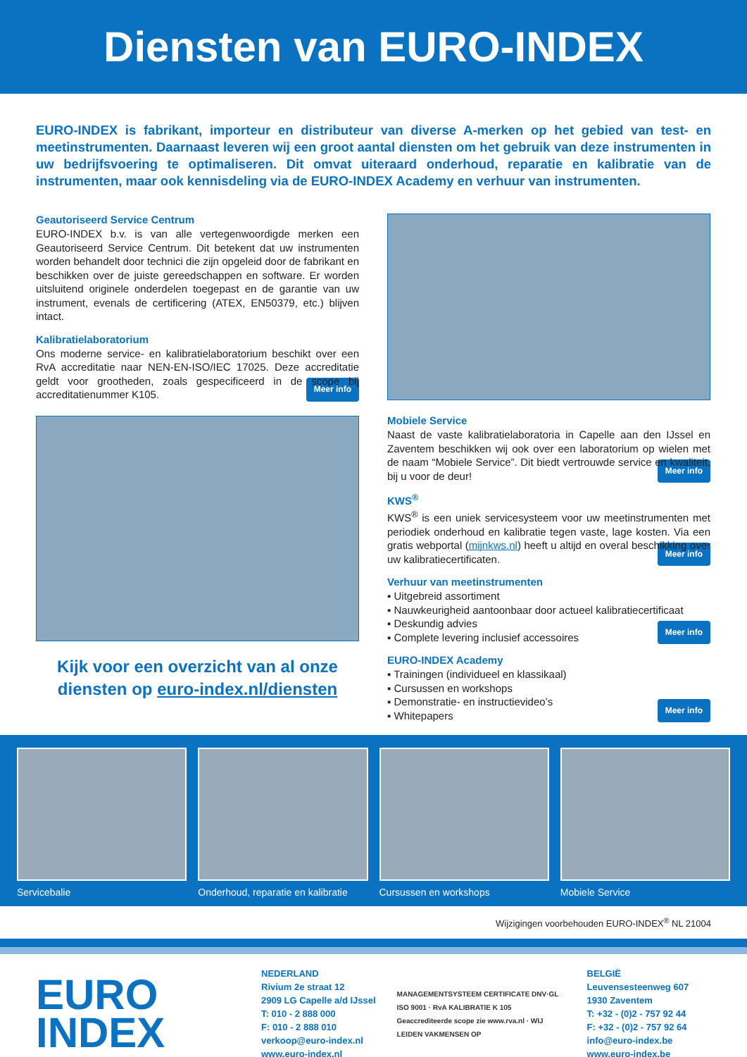Diensten van EURO-INDEX
EURO-INDEX is fabrikant, importeur en distributeur van diverse A-merken op het gebied van test- en meetinstrumenten. Daarnaast leveren wij een groot aantal diensten om het gebruik van deze instrumenten in uw bedrijfsvoering te optimaliseren. Dit omvat uiteraard onderhoud, reparatie en kalibratie van de instrumenten, maar ook kennisdeling via de EURO-INDEX Academy en verhuur van instrumenten.
Geautoriseerd Service Centrum
EURO-INDEX b.v. is van alle vertegenwoordigde merken een Geautoriseerd Service Centrum. Dit betekent dat uw instrumenten worden behandelt door technici die zijn opgeleid door de fabrikant en beschikken over de juiste gereedschappen en software. Er worden uitsluitend originele onderdelen toegepast en de garantie van uw instrument, evenals de certificering (ATEX, EN50379, etc.) blijven intact.
Kalibratielaboratorium
Ons moderne service- en kalibratielaboratorium beschikt over een RvA accreditatie naar NEN-EN-ISO/IEC 17025. Deze accreditatie geldt voor grootheden, zoals gespecificeerd in de scope bij accreditatienummer K105. Meer info
Kijk voor een overzicht van al onze
diensten op euro-index.nl/diensten
Mobiele Service
Naast de vaste kalibratielaboratoria in Capelle aan den IJssel en Zaventem beschikken wij ook over een laboratorium op wielen met de naam “Mobiele Service”. Dit biedt vertrouwde service en kwaliteit, bij u voor de deur! Meer info
KWS<sup>®</sup>
KWS<sup>®</sup> is een uniek servicesysteem voor uw meetinstrumenten met periodiek onderhoud en kalibratie tegen vaste, lage kosten. Via een gratis webportal (mijnkws.nl) heeft u altijd en overal beschikking over uw kalibratiecertificaten. Meer info
Verhuur van meetinstrumenten
▪ Uitgebreid assortiment
▪ Nauwkeurigheid aantoonbaar door actueel kalibratiecertificaat
▪ Deskundig advies
▪ Complete levering inclusief accessoires Meer info
EURO-INDEX Academy
▪ Trainingen (individueel en klassikaal)
▪ Cursussen en workshops
▪ Demonstratie- en instructievideo’s
▪ Whitepapers Meer info
Servicebalie Onderhoud, reparatie en kalibratie
Cursussen en workshops Mobiele Service
Wijzigingen voorbehouden EURO-INDEX<sup>®</sup> NL 21004
EURO
INDEX
NEDERLAND
Rivium 2e straat 12
2909 LG Capelle a/d IJssel
T: 010 - 2 888 000
F: 010 - 2 888 010
verkoop@euro-index.nl
www.euro-index.nl
MANAGEMENTSYSTEEM CERTIFICATE DNV·GL ISO 9001 · RvA KALIBRATIE K 105 Geaccrediteerde scope zie www.rva.nl · WIJ LEIDEN VAKMENSEN OP
BELGIË
Leuvensesteenweg 607
1930 Zaventem
T: +32 - (0)2 - 757 92 44
F: +32 - (0)2 - 757 92 64
info@euro-index.be
www.euro-index.be